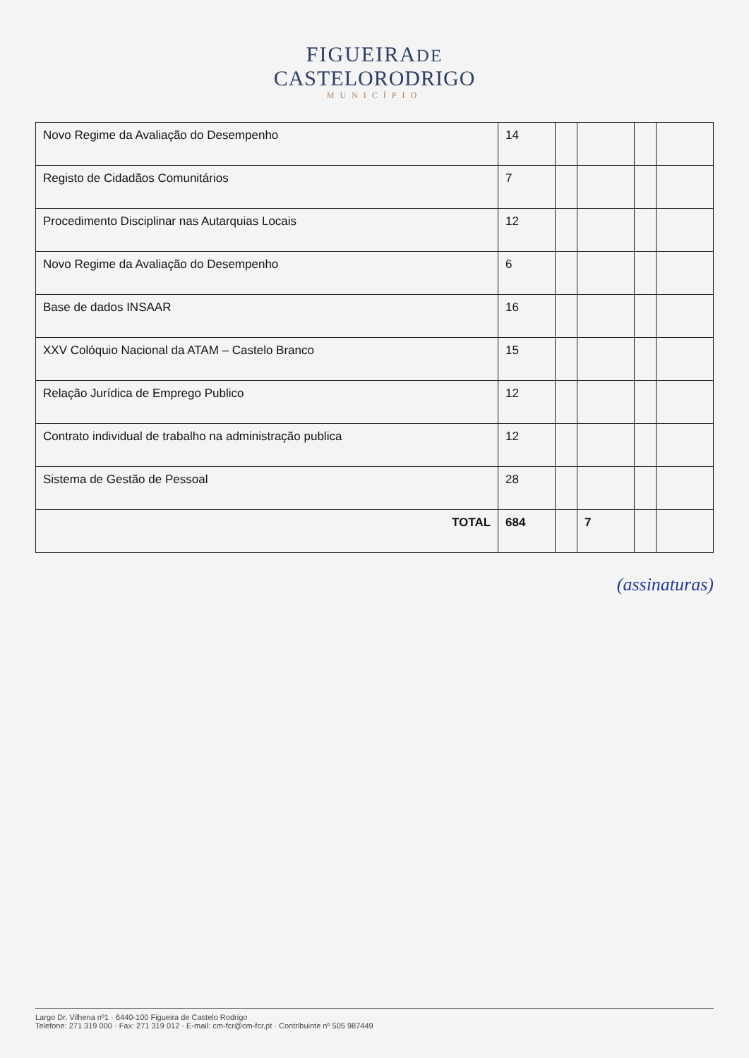FIGUEIRADE
CASTELORODRIGO
MUNICÍPIO
| Novo Regime da Avaliação do Desempenho | 14 | | | | |
| Registo de Cidadãos Comunitários | 7 | | | | |
| Procedimento Disciplinar nas Autarquias Locais | 12 | | | | |
| Novo Regime da Avaliação do Desempenho | 6 | | | | |
| Base de dados INSAAR | 16 | | | | |
| XXV Colóquio Nacional da ATAM – Castelo Branco | 15 | | | | |
| Relação Jurídica de Emprego Publico | 12 | | | | |
| Contrato individual de trabalho na administração publica | 12 | | | | |
| Sistema de Gestão de Pessoal | 28 | | | | |
| TOTAL | 684 | | 7 | | |
(assinaturas)
Largo Dr. Vilhena nº1 · 6440-100 Figueira de Castelo Rodrigo
Telefone: 271 319 000 · Fax: 271 319 012 · E-mail: cm-fcr@cm-fcr.pt · Contribuinte nº 505 987449